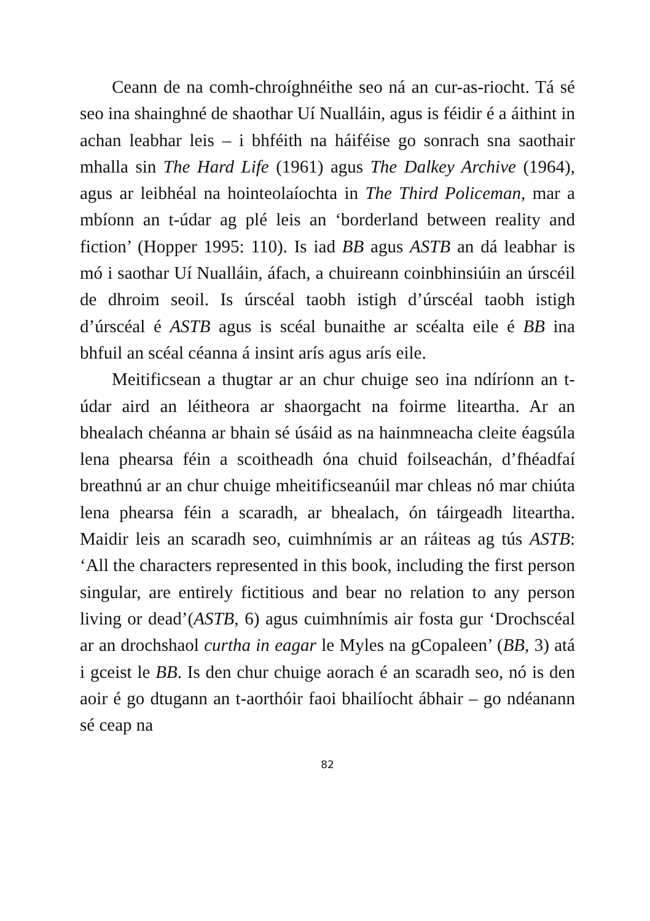Ceann de na comh-chroíghnéithe seo ná an cur-as-riocht. Tá sé seo ina shainghné de shaothar Uí Nualláin, agus is féidir é a áithint in achan leabhar leis – i bhféith na háiféise go sonrach sna saothair mhalla sin The Hard Life (1961) agus The Dalkey Archive (1964), agus ar leibhéal na hointeolaíochta in The Third Policeman, mar a mbíonn an t-údar ag plé leis an ‘borderland between reality and fiction’ (Hopper 1995: 110). Is iad BB agus ASTB an dá leabhar is mó i saothar Uí Nualláin, áfach, a chuireann coinbhinsiúin an úrscéil de dhroim seoil. Is úrscéal taobh istigh d’úrscéal taobh istigh d’úrscéal é ASTB agus is scéal bunaithe ar scéalta eile é BB ina bhfuil an scéal céanna á insint arís agus arís eile.
Meitificsean a thugtar ar an chur chuige seo ina ndíríonn an t-údar aird an léitheora ar shaorgacht na foirme liteartha. Ar an bhealach chéanna ar bhain sé úsáid as na hainmneacha cleite éagsúla lena phearsa féin a scoitheadh óna chuid foilseachán, d’fhéadfaí breathnú ar an chur chuige mheitificseanúil mar chleas nó mar chiúta lena phearsa féin a scaradh, ar bhealach, ón táirgeadh liteartha. Maidir leis an scaradh seo, cuimhnímis ar an ráiteas ag tús ASTB: ‘All the characters represented in this book, including the first person singular, are entirely fictitious and bear no relation to any person living or dead’(ASTB, 6) agus cuimhnímis air fosta gur ‘Drochscéal ar an drochshaol curtha in eagar le Myles na gCopaleen’ (BB, 3) atá i gceist le BB. Is den chur chuige aorach é an scaradh seo, nó is den aoir é go dtugann an t-aorthóir faoi bhailíocht ábhair – go ndéanann sé ceap na
82